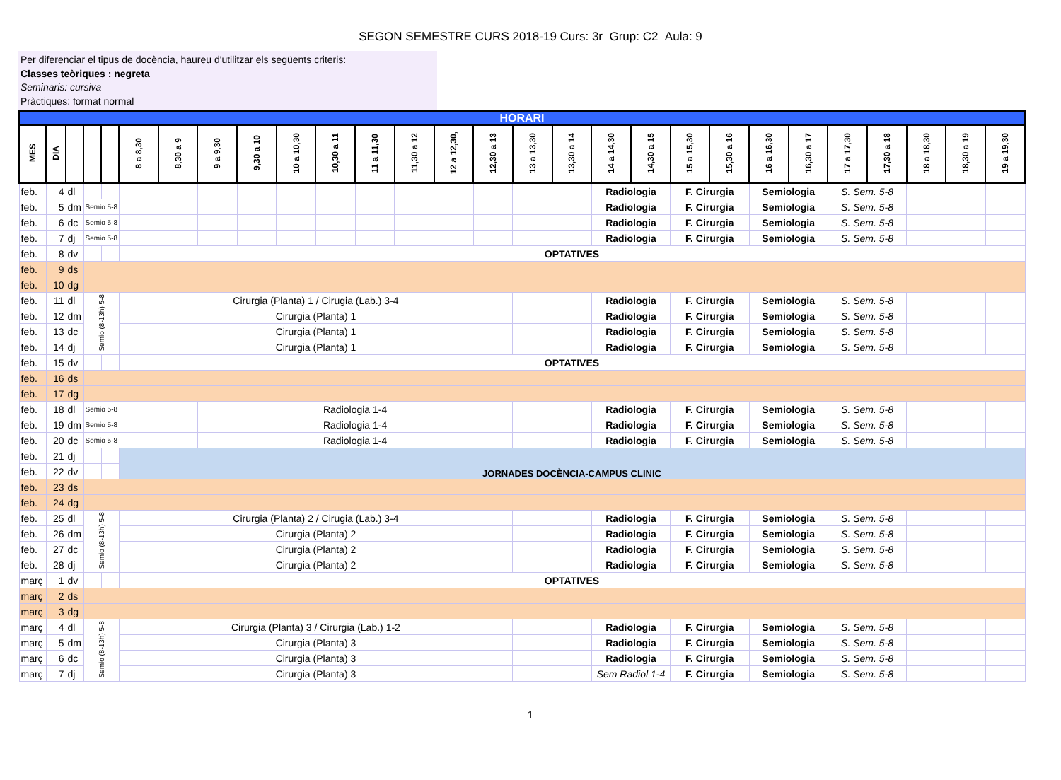SEGON SEMESTRE CURS 2018-19 Curs: 3r Grup: C2 Aula: 9
Per diferenciar el tipus de docència, haureu d'utilitzar els següents criteris:
Classes teòriques : negreta
Seminaris: cursiva
Pràctiques: format normal
| HORARI | | | | | | | | | | | | | | | | | | | | | | | | | | | |
| MES | DIA | | | | 8 a 8,30 | 8,30 a 9 | 9 a 9,30 | 9,30 a 10 | 10 a 10,30 | 10,30 a 11 | 11 a 11,30 | 11,30 a 12 | 12 a 12,30, | 12,30 a 13 | 13 a 13,30 | 13,30 a 14 | 14 a 14,30 | 14,30 a 15 | 15 a 15,30 | 15,30 a 16 | 16 a 16,30 | 16,30 a 17 | 17 a 17,30 | 17,30 a 18 | 18 a 18,30 | 18,30 a 19 | 19 a 19,30 |
| feb. | 4 | dl | | | | | | | | | | | | | | | Radiologia | | F. Cirurgia | | Semiologia | | S. Sem. 5-8 | | | | |
| feb. | 5 | dm | Semio 5-8 | | | | | | | | | | | | | | Radiologia | | F. Cirurgia | | Semiologia | | S. Sem. 5-8 | | | | |
| feb. | 6 | dc | Semio 5-8 | | | | | | | | | | | | | | Radiologia | | F. Cirurgia | | Semiologia | | S. Sem. 5-8 | | | | |
| feb. | 7 | dj | Semio 5-8 | | | | | | | | | | | | | | Radiologia | | F. Cirurgia | | Semiologia | | S. Sem. 5-8 | | | | |
| feb. | 8 | dv | | | OPTATIVES | | | | | | | | | | | | | | | | | | | | | | |
| feb. | 9 | ds | | | | | | | | | | | | | | | | | | | | | | | | | |
| feb. | 10 | dg | | | | | | | | | | | | | | | | | | | | | | | | | |
| feb. | 11 | dl | Semio (8-13h) 5-8 | | Cirurgia (Planta) 1 / Cirugia (Lab.) 3-4 | | | | | | | | | | | | Radiologia | | F. Cirurgia | | Semiologia | | S. Sem. 5-8 | | | | |
| feb. | 12 | dm | | | Cirurgia (Planta) 1 | | | | | | | | | | | | Radiologia | | F. Cirurgia | | Semiologia | | S. Sem. 5-8 | | | | |
| feb. | 13 | dc | | | Cirurgia (Planta) 1 | | | | | | | | | | | | Radiologia | | F. Cirurgia | | Semiologia | | S. Sem. 5-8 | | | | |
| feb. | 14 | dj | | | Cirurgia (Planta) 1 | | | | | | | | | | | | Radiologia | | F. Cirurgia | | Semiologia | | S. Sem. 5-8 | | | | |
| feb. | 15 | dv | | | OPTATIVES | | | | | | | | | | | | | | | | | | | | | | |
| feb. | 16 | ds | | | | | | | | | | | | | | | | | | | | | | | | | |
| feb. | 17 | dg | | | | | | | | | | | | | | | | | | | | | | | | | |
| feb. | 18 | dl | Semio 5-8 | | | | Radiologia 1-4 | | | | | | | | | | Radiologia | | F. Cirurgia | | Semiologia | | S. Sem. 5-8 | | | | |
| feb. | 19 | dm | Semio 5-8 | | | | Radiologia 1-4 | | | | | | | | | | Radiologia | | F. Cirurgia | | Semiologia | | S. Sem. 5-8 | | | | |
| feb. | 20 | dc | Semio 5-8 | | | | Radiologia 1-4 | | | | | | | | | | Radiologia | | F. Cirurgia | | Semiologia | | S. Sem. 5-8 | | | | |
| feb. | 21 | dj | | | JORNADES DOCÈNCIA-CAMPUS CLINIC | | | | | | | | | | | | | | | | | | | | | | |
| feb. | 22 | dv | | | | | | | | | | | | | | | | | | | | | | | | | |
| feb. | 23 | ds | | | | | | | | | | | | | | | | | | | | | | | | | |
| feb. | 24 | dg | | | | | | | | | | | | | | | | | | | | | | | | | |
| feb. | 25 | dl | Semio (8-13h) 5-8 | | Cirurgia (Planta) 2 / Cirugia (Lab.) 3-4 | | | | | | | | | | | | Radiologia | | F. Cirurgia | | Semiologia | | S. Sem. 5-8 | | | | |
| feb. | 26 | dm | | | Cirurgia (Planta) 2 | | | | | | | | | | | | Radiologia | | F. Cirurgia | | Semiologia | | S. Sem. 5-8 | | | | |
| feb. | 27 | dc | | | Cirurgia (Planta) 2 | | | | | | | | | | | | Radiologia | | F. Cirurgia | | Semiologia | | S. Sem. 5-8 | | | | |
| feb. | 28 | dj | | | Cirurgia (Planta) 2 | | | | | | | | | | | | Radiologia | | F. Cirurgia | | Semiologia | | S. Sem. 5-8 | | | | |
| març | 1 | dv | | | OPTATIVES | | | | | | | | | | | | | | | | | | | | | | |
| març | 2 | ds | | | | | | | | | | | | | | | | | | | | | | | | | |
| març | 3 | dg | | | | | | | | | | | | | | | | | | | | | | | | | |
| març | 4 | dl | Semio (8-13h) 5-8 | | Cirurgia (Planta) 3 / Cirurgia (Lab.) 1-2 | | | | | | | | | | | | Radiologia | | F. Cirurgia | | Semiologia | | S. Sem. 5-8 | | | | |
| març | 5 | dm | | | Cirurgia (Planta) 3 | | | | | | | | | | | | Radiologia | | F. Cirurgia | | Semiologia | | S. Sem. 5-8 | | | | |
| març | 6 | dc | | | Cirurgia (Planta) 3 | | | | | | | | | | | | Radiologia | | F. Cirurgia | | Semiologia | | S. Sem. 5-8 | | | | |
| març | 7 | dj | | | Cirurgia (Planta) 3 | | | | | | | | | | | | Sem Radiol 1-4 | | F. Cirurgia | | Semiologia | | S. Sem. 5-8 | | | | |
1